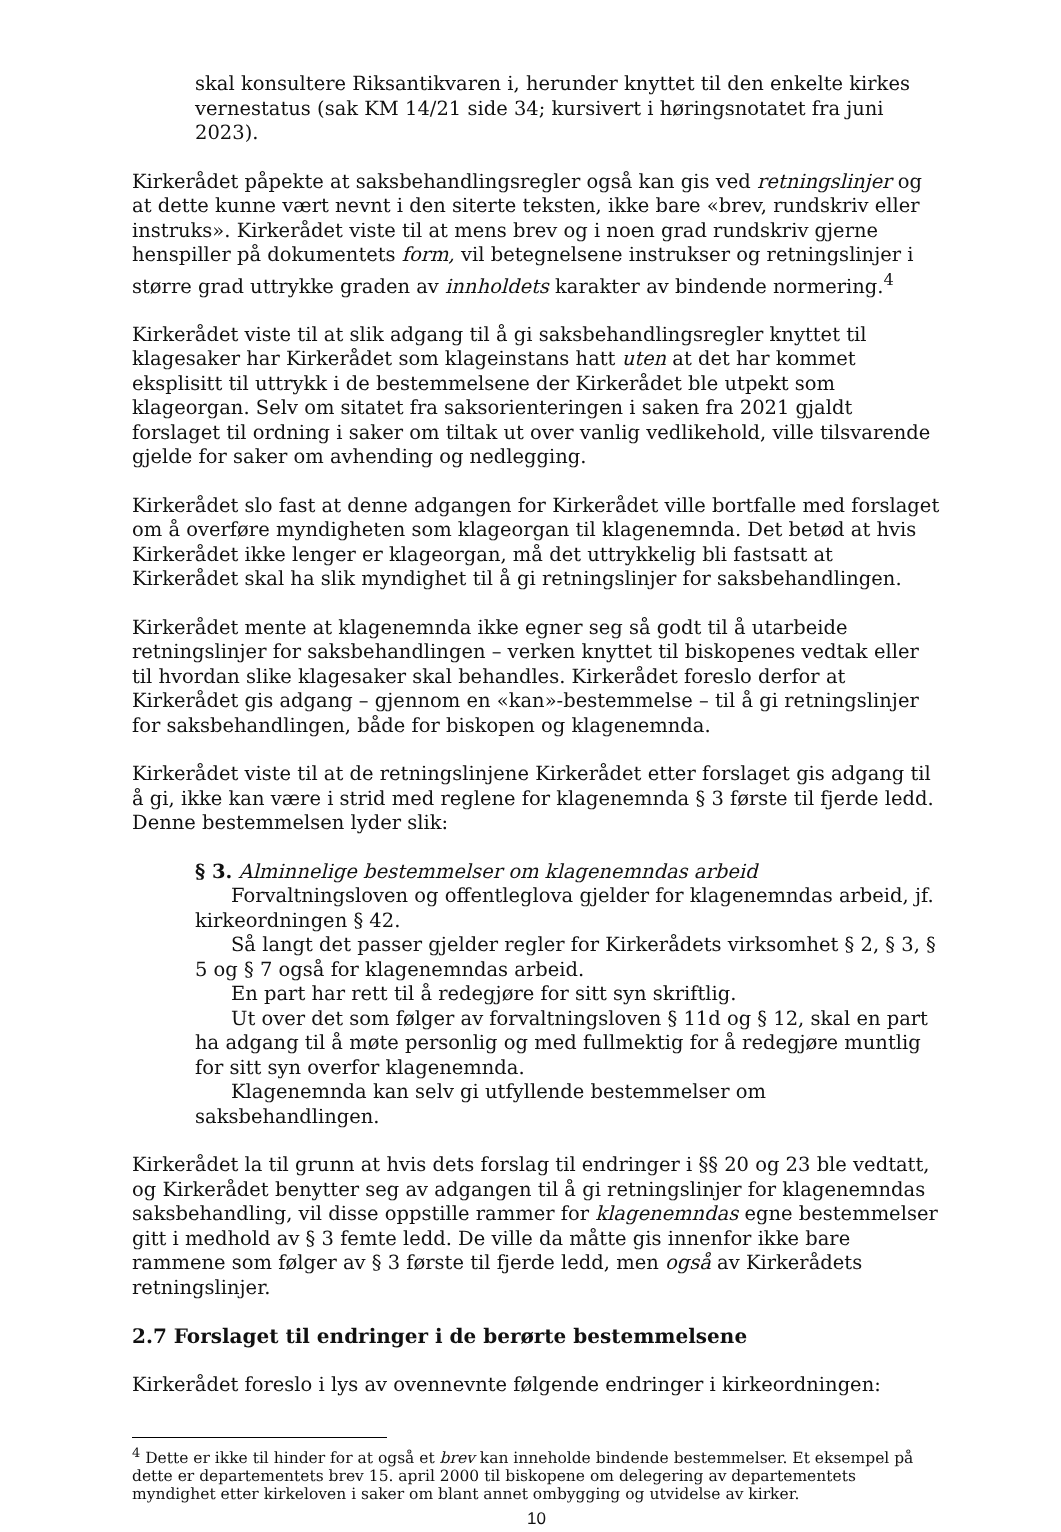skal konsultere Riksantikvaren i, herunder knyttet til den enkelte kirkes vernestatus (sak KM 14/21 side 34; kursivert i høringsnotatet fra juni 2023).
Kirkerådet påpekte at saksbehandlingsregler også kan gis ved retningslinjer og at dette kunne vært nevnt i den siterte teksten, ikke bare «brev, rundskriv eller instruks». Kirkerådet viste til at mens brev og i noen grad rundskriv gjerne henspiller på dokumentets form, vil betegnelsene instrukser og retningslinjer i større grad uttrykke graden av innholdets karakter av bindende normering.<sup>4</sup>
Kirkerådet viste til at slik adgang til å gi saksbehandlingsregler knyttet til klagesaker har Kirkerådet som klageinstans hatt uten at det har kommet eksplisitt til uttrykk i de bestemmelsene der Kirkerådet ble utpekt som klageorgan. Selv om sitatet fra saksorienteringen i saken fra 2021 gjaldt forslaget til ordning i saker om tiltak ut over vanlig vedlikehold, ville tilsvarende gjelde for saker om avhending og nedlegging.
Kirkerådet slo fast at denne adgangen for Kirkerådet ville bortfalle med forslaget om å overføre myndigheten som klageorgan til klagenemnda. Det betød at hvis Kirkerådet ikke lenger er klageorgan, må det uttrykkelig bli fastsatt at Kirkerådet skal ha slik myndighet til å gi retningslinjer for saksbehandlingen.
Kirkerådet mente at klagenemnda ikke egner seg så godt til å utarbeide retningslinjer for saksbehandlingen – verken knyttet til biskopenes vedtak eller til hvordan slike klagesaker skal behandles. Kirkerådet foreslo derfor at Kirkerådet gis adgang – gjennom en «kan»-bestemmelse – til å gi retningslinjer for saksbehandlingen, både for biskopen og klagenemnda.
Kirkerådet viste til at de retningslinjene Kirkerådet etter forslaget gis adgang til å gi, ikke kan være i strid med reglene for klagenemnda § 3 første til fjerde ledd. Denne bestemmelsen lyder slik:
§ 3. Alminnelige bestemmelser om klagenemndas arbeid
Forvaltningsloven og offentleglova gjelder for klagenemndas arbeid, jf. kirkeordningen § 42.
Så langt det passer gjelder regler for Kirkerådets virksomhet § 2, § 3, § 5 og § 7 også for klagenemndas arbeid.
En part har rett til å redegjøre for sitt syn skriftlig.
Ut over det som følger av forvaltningsloven § 11d og § 12, skal en part ha adgang til å møte personlig og med fullmektig for å redegjøre muntlig for sitt syn overfor klagenemnda.
Klagenemnda kan selv gi utfyllende bestemmelser om saksbehandlingen.
Kirkerådet la til grunn at hvis dets forslag til endringer i §§ 20 og 23 ble vedtatt, og Kirkerådet benytter seg av adgangen til å gi retningslinjer for klagenemndas saksbehandling, vil disse oppstille rammer for klagenemndas egne bestemmelser gitt i medhold av § 3 femte ledd. De ville da måtte gis innenfor ikke bare rammene som følger av § 3 første til fjerde ledd, men også av Kirkerådets retningslinjer.
2.7 Forslaget til endringer i de berørte bestemmelsene
Kirkerådet foreslo i lys av ovennevnte følgende endringer i kirkeordningen:
<sup>4</sup> Dette er ikke til hinder for at også et brev kan inneholde bindende bestemmelser. Et eksempel på dette er departementets brev 15. april 2000 til biskopene om delegering av departementets myndighet etter kirkeloven i saker om blant annet ombygging og utvidelse av kirker.
10